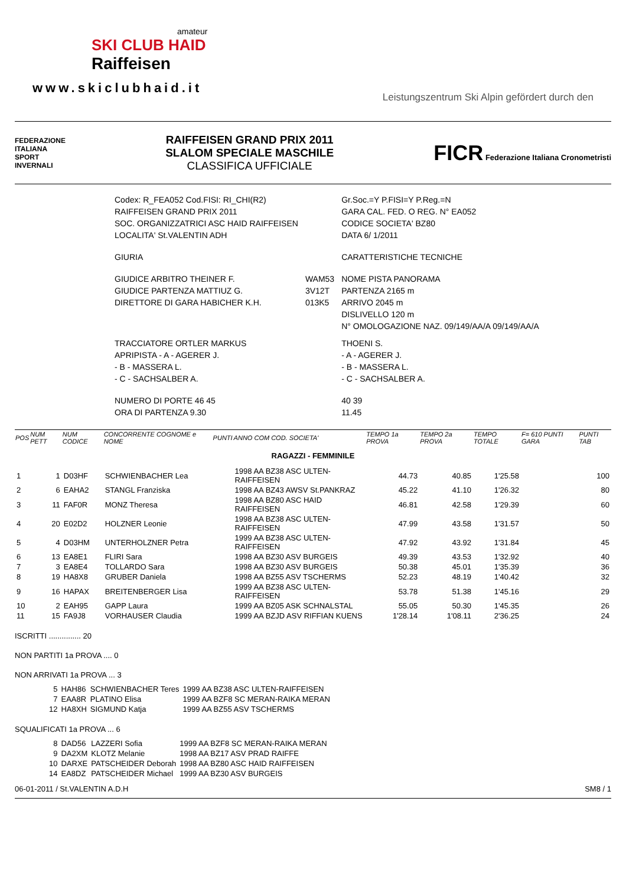amateur
SKI CLUB HAID
Raiffeisen
www.skiclubhaid.it
Leistungszentrum Ski Alpin gefördert durch den
FEDERAZIONE
ITALIANA
SPORT
INVERNALI
RAIFFEISEN GRAND PRIX 2011
SLALOM SPECIALE MASCHILE
CLASSIFICA UFFICIALE
FICR Federazione Italiana Cronometristi
| Codex: R_FEA052 Cod.FISI: RI_CHI(R2) | | Gr.Soc.=Y P.FISI=Y P.Reg.=N |
| RAIFFEISEN GRAND PRIX 2011 | | GARA CAL. FED. O REG. N° EA052 |
| SOC. ORGANIZZATRICI ASC HAID RAIFFEISEN | | CODICE SOCIETA' BZ80 |
| LOCALITA' St.VALENTIN ADH | | DATA 6/ 1/2011 |
| GIURIA | | CARATTERISTICHE TECNICHE |
| GIUDICE ARBITRO THEINER F. | WAM53 | NOME PISTA PANORAMA |
| GIUDICE PARTENZA MATTIUZ G. | 3V12T | PARTENZA 2165 m |
| DIRETTORE DI GARA HABICHER K.H. | 013K5 | ARRIVO 2045 m |
| | | DISLIVELLO 120 m |
| | | N° OMOLOGAZIONE NAZ. 09/149/AA/A 09/149/AA/A |
| TRACCIATORE ORTLER MARKUS | | THOENI S. |
| APRIPISTA - A - AGERER J. | | - A - AGERER J. |
| - B - MASSERA L. | | - B - MASSERA L. |
| - C - SACHSALBER A. | | - C - SACHSALBER A. |
| NUMERO DI PORTE 46 45 | | 40 39 |
| ORA DI PARTENZA 9.30 | | 11.45 |
| POS | NUM PETT | NUM CODICE | CONCORRENTE COGNOME e NOME | PUNTI | ANNO COM COD. SOCIETA' | TEMPO 1a PROVA | TEMPO 2a PROVA | TEMPO TOTALE | F= 610 PUNTI GARA | PUNTI TAB |
| --- | --- | --- | --- | --- | --- | --- | --- | --- | --- | --- |
| RAGAZZI - FEMMINILE | | | | | | | | | | |
| 1 | 1 | D03HF | SCHWIENBACHER Lea | | 1998 AA BZ38 ASC ULTEN-RAIFFEISEN | 44.73 | 40.85 | 1'25.58 | | 100 |
| 2 | 6 | EAHA2 | STANGL Franziska | | 1998 AA BZ43 AWSV St.PANKRAZ | 45.22 | 41.10 | 1'26.32 | | 80 |
| 3 | 11 | FAF0R | MONZ Theresa | | 1998 AA BZ80 ASC HAID RAIFFEISEN | 46.81 | 42.58 | 1'29.39 | | 60 |
| 4 | 20 | E02D2 | HOLZNER Leonie | | 1998 AA BZ38 ASC ULTEN-RAIFFEISEN | 47.99 | 43.58 | 1'31.57 | | 50 |
| 5 | 4 | D03HM | UNTERHOLZNER Petra | | 1999 AA BZ38 ASC ULTEN-RAIFFEISEN | 47.92 | 43.92 | 1'31.84 | | 45 |
| 6 | 13 | EA8E1 | FLIRI Sara | | 1998 AA BZ30 ASV BURGEIS | 49.39 | 43.53 | 1'32.92 | | 40 |
| 7 | 3 | EA8E4 | TOLLARDO Sara | | 1998 AA BZ30 ASV BURGEIS | 50.38 | 45.01 | 1'35.39 | | 36 |
| 8 | 19 | HA8X8 | GRUBER Daniela | | 1998 AA BZ55 ASV TSCHERMS | 52.23 | 48.19 | 1'40.42 | | 32 |
| 9 | 16 | HAPAX | BREITENBERGER Lisa | | 1999 AA BZ38 ASC ULTEN-RAIFFEISEN | 53.78 | 51.38 | 1'45.16 | | 29 |
| 10 | 2 | EAH95 | GAPP Laura | | 1999 AA BZ05 ASK SCHNALSTAL | 55.05 | 50.30 | 1'45.35 | | 26 |
| 11 | 15 | FA9J8 | VORHAUSER Claudia | | 1999 AA BZJD ASV RIFFIAN KUENS | 1'28.14 | 1'08.11 | 2'36.25 | | 24 |
ISCRITTI ............... 20
NON PARTITI 1a PROVA .... 0
NON ARRIVATI 1a PROVA ... 3
| 5 | HAH86 | SCHWIENBACHER Teres | 1999 AA BZ38 ASC ULTEN-RAIFFEISEN |
| 7 | EAA8R | PLATINO Elisa | 1999 AA BZF8 SC MERAN-RAIKA MERAN |
| 12 | HA8XH | SIGMUND Katja | 1999 AA BZ55 ASV TSCHERMS |
SQUALIFICATI 1a PROVA ... 6
| 8 | DAD56 | LAZZERI Sofia | 1999 AA BZF8 SC MERAN-RAIKA MERAN |
| 9 | DA2XM | KLOTZ Melanie | 1998 AA BZ17 ASV PRAD RAIFFE |
| 10 | DARXE | PATSCHEIDER Deborah | 1998 AA BZ80 ASC HAID RAIFFEISEN |
| 14 | EA8DZ | PATSCHEIDER Michael | 1999 AA BZ30 ASV BURGEIS |
06-01-2011 / St.VALENTIN A.D.H SM8 / 1